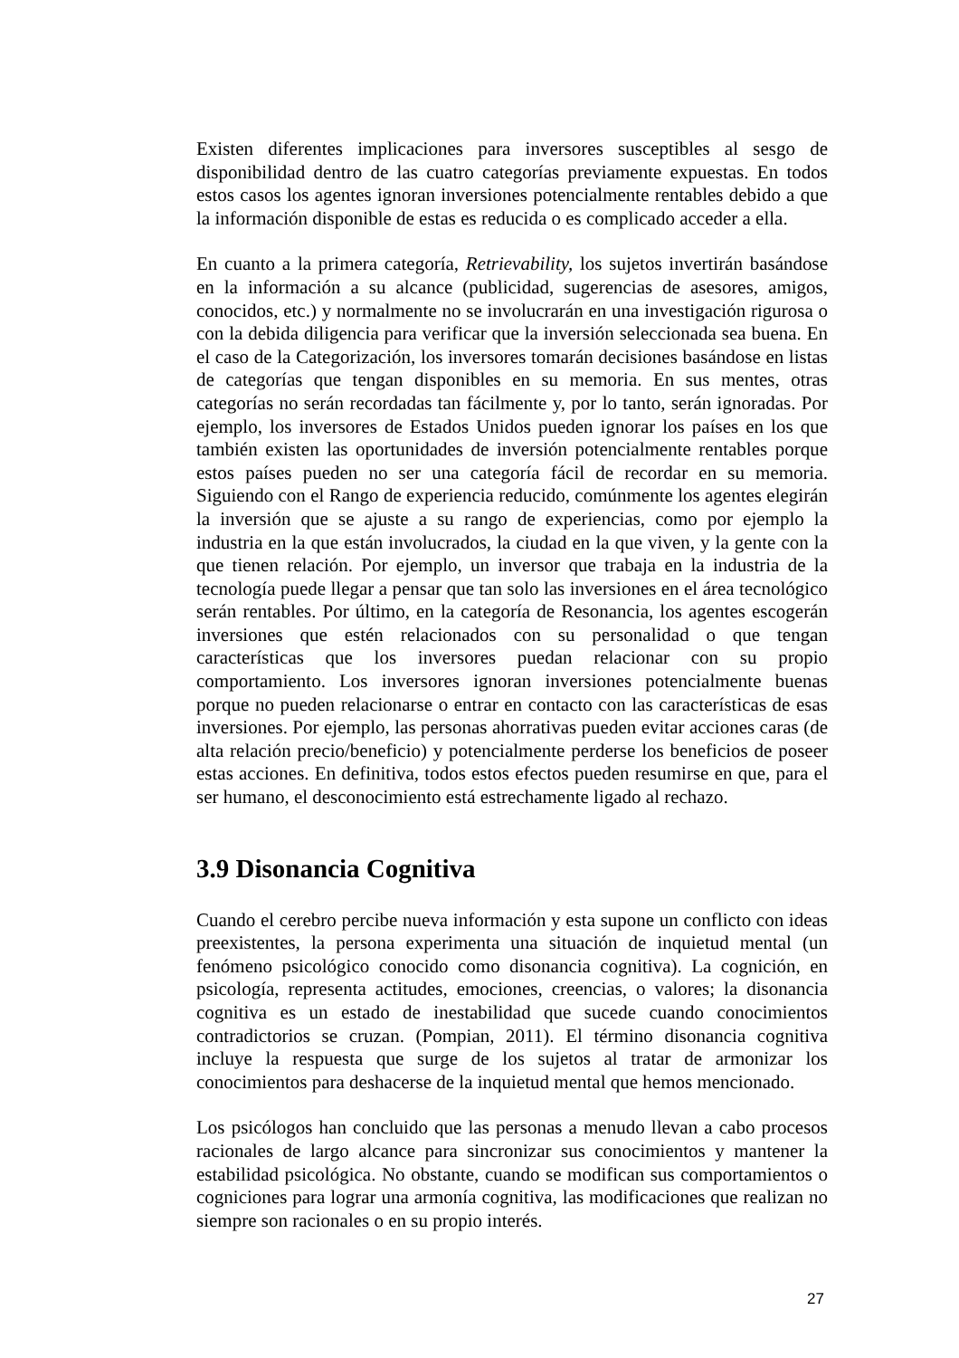Existen diferentes implicaciones para inversores susceptibles al sesgo de disponibilidad dentro de las cuatro categorías previamente expuestas. En todos estos casos los agentes ignoran inversiones potencialmente rentables debido a que la información disponible de estas es reducida o es complicado acceder a ella.
En cuanto a la primera categoría, Retrievability, los sujetos invertirán basándose en la información a su alcance (publicidad, sugerencias de asesores, amigos, conocidos, etc.) y normalmente no se involucrarán en una investigación rigurosa o con la debida diligencia para verificar que la inversión seleccionada sea buena. En el caso de la Categorización, los inversores tomarán decisiones basándose en listas de categorías que tengan disponibles en su memoria. En sus mentes, otras categorías no serán recordadas tan fácilmente y, por lo tanto, serán ignoradas. Por ejemplo, los inversores de Estados Unidos pueden ignorar los países en los que también existen las oportunidades de inversión potencialmente rentables porque estos países pueden no ser una categoría fácil de recordar en su memoria. Siguiendo con el Rango de experiencia reducido, comúnmente los agentes elegirán la inversión que se ajuste a su rango de experiencias, como por ejemplo la industria en la que están involucrados, la ciudad en la que viven, y la gente con la que tienen relación. Por ejemplo, un inversor que trabaja en la industria de la tecnología puede llegar a pensar que tan solo las inversiones en el área tecnológico serán rentables. Por último, en la categoría de Resonancia, los agentes escogerán inversiones que estén relacionados con su personalidad o que tengan características que los inversores puedan relacionar con su propio comportamiento. Los inversores ignoran inversiones potencialmente buenas porque no pueden relacionarse o entrar en contacto con las características de esas inversiones. Por ejemplo, las personas ahorrativas pueden evitar acciones caras (de alta relación precio/beneficio) y potencialmente perderse los beneficios de poseer estas acciones. En definitiva, todos estos efectos pueden resumirse en que, para el ser humano, el desconocimiento está estrechamente ligado al rechazo.
3.9 Disonancia Cognitiva
Cuando el cerebro percibe nueva información y esta supone un conflicto con ideas preexistentes, la persona experimenta una situación de inquietud mental (un fenómeno psicológico conocido como disonancia cognitiva). La cognición, en psicología, representa actitudes, emociones, creencias, o valores; la disonancia cognitiva es un estado de inestabilidad que sucede cuando conocimientos contradictorios se cruzan. (Pompian, 2011). El término disonancia cognitiva incluye la respuesta que surge de los sujetos al tratar de armonizar los conocimientos para deshacerse de la inquietud mental que hemos mencionado.
Los psicólogos han concluido que las personas a menudo llevan a cabo procesos racionales de largo alcance para sincronizar sus conocimientos y mantener la estabilidad psicológica. No obstante, cuando se modifican sus comportamientos o cogniciones para lograr una armonía cognitiva, las modificaciones que realizan no siempre son racionales o en su propio interés.
27